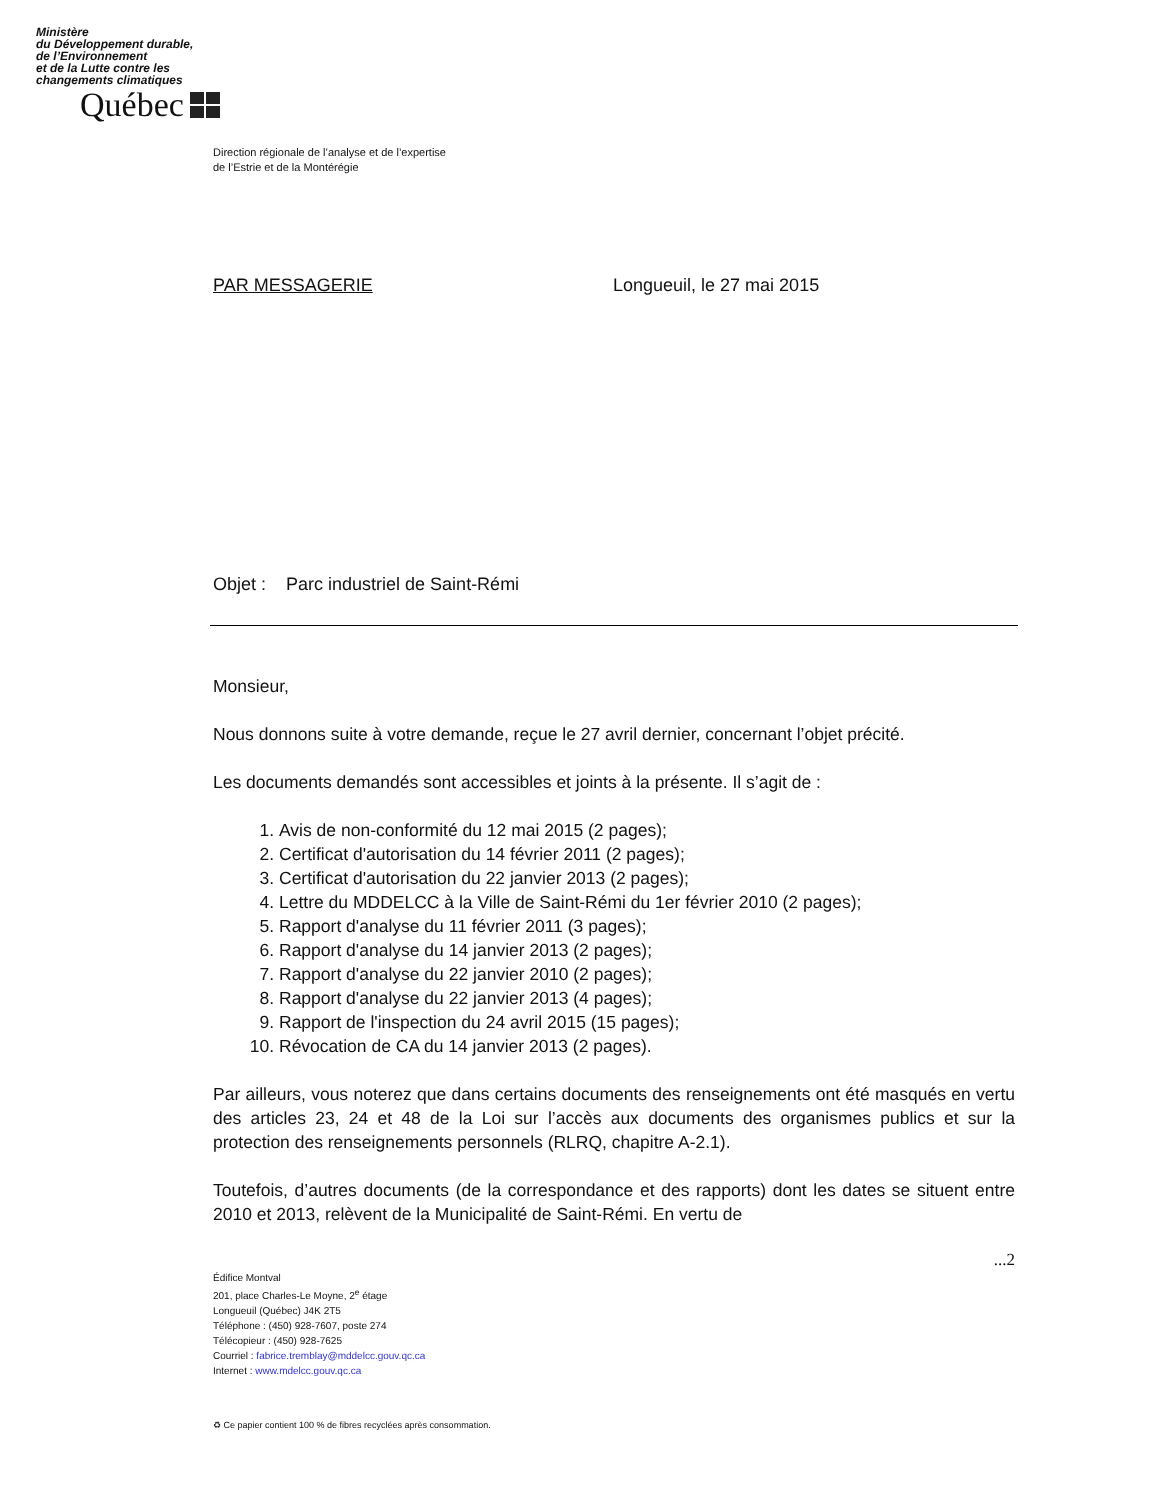Ministère
du Développement durable,
de l’Environnement
et de la Lutte contre les
changements climatiques
Québec
Direction régionale de l’analyse et de l’expertise
de l’Estrie et de la Montérégie
PAR MESSAGERIE Longueuil, le 27 mai 2015
Objet : Parc industriel de Saint-Rémi
Monsieur,
Nous donnons suite à votre demande, reçue le 27 avril dernier, concernant l’objet précité.
Les documents demandés sont accessibles et joints à la présente. Il s’agit de :
1. Avis de non-conformité du 12 mai 2015 (2 pages);
2. Certificat d'autorisation du 14 février 2011 (2 pages);
3. Certificat d'autorisation du 22 janvier 2013 (2 pages);
4. Lettre du MDDELCC à la Ville de Saint-Rémi du 1er février 2010 (2 pages);
5. Rapport d'analyse du 11 février 2011 (3 pages);
6. Rapport d'analyse du 14 janvier 2013 (2 pages);
7. Rapport d'analyse du 22 janvier 2010 (2 pages);
8. Rapport d'analyse du 22 janvier 2013 (4 pages);
9. Rapport de l'inspection du 24 avril 2015 (15 pages);
10. Révocation de CA du 14 janvier 2013 (2 pages).
Par ailleurs, vous noterez que dans certains documents des renseignements ont été masqués en vertu des articles 23, 24 et 48 de la Loi sur l’accès aux documents des organismes publics et sur la protection des renseignements personnels (RLRQ, chapitre A-2.1).
Toutefois, d’autres documents (de la correspondance et des rapports) dont les dates se situent entre 2010 et 2013, relèvent de la Municipalité de Saint-Rémi. En vertu de
...2
Édifice Montval
201, place Charles-Le Moyne, 2<sup>e</sup> étage
Longueuil (Québec) J4K 2T5
Téléphone : (450) 928-7607, poste 274
Télécopieur : (450) 928-7625
Courriel : fabrice.tremblay@mddelcc.gouv.qc.ca
Internet : www.mdelcc.gouv.qc.ca
♻ Ce papier contient 100 % de fibres recyclées après consommation.